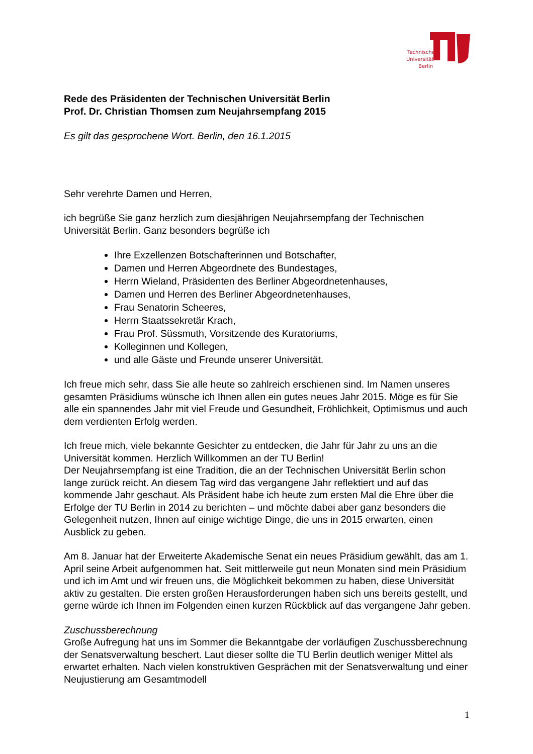Technische
Universität
Berlin
Rede des Präsidenten der Technischen Universität Berlin
Prof. Dr. Christian Thomsen zum Neujahrsempfang 2015
Es gilt das gesprochene Wort. Berlin, den 16.1.2015
Sehr verehrte Damen und Herren,
ich begrüße Sie ganz herzlich zum diesjährigen Neujahrsempfang der Technischen Universität Berlin. Ganz besonders begrüße ich
Ihre Exzellenzen Botschafterinnen und Botschafter,
Damen und Herren Abgeordnete des Bundestages,
Herrn Wieland, Präsidenten des Berliner Abgeordnetenhauses,
Damen und Herren des Berliner Abgeordnetenhauses,
Frau Senatorin Scheeres,
Herrn Staatssekretär Krach,
Frau Prof. Süssmuth, Vorsitzende des Kuratoriums,
Kolleginnen und Kollegen,
und alle Gäste und Freunde unserer Universität.
Ich freue mich sehr, dass Sie alle heute so zahlreich erschienen sind. Im Namen unseres gesamten Präsidiums wünsche ich Ihnen allen ein gutes neues Jahr 2015. Möge es für Sie alle ein spannendes Jahr mit viel Freude und Gesundheit, Fröhlichkeit, Optimismus und auch dem verdienten Erfolg werden.
Ich freue mich, viele bekannte Gesichter zu entdecken, die Jahr für Jahr zu uns an die Universität kommen. Herzlich Willkommen an der TU Berlin!
Der Neujahrsempfang ist eine Tradition, die an der Technischen Universität Berlin schon lange zurück reicht. An diesem Tag wird das vergangene Jahr reflektiert und auf das kommende Jahr geschaut. Als Präsident habe ich heute zum ersten Mal die Ehre über die Erfolge der TU Berlin in 2014 zu berichten – und möchte dabei aber ganz besonders die Gelegenheit nutzen, Ihnen auf einige wichtige Dinge, die uns in 2015 erwarten, einen Ausblick zu geben.
Am 8. Januar hat der Erweiterte Akademische Senat ein neues Präsidium gewählt, das am 1. April seine Arbeit aufgenommen hat. Seit mittlerweile gut neun Monaten sind mein Präsidium und ich im Amt und wir freuen uns, die Möglichkeit bekommen zu haben, diese Universität aktiv zu gestalten. Die ersten großen Herausforderungen haben sich uns bereits gestellt, und gerne würde ich Ihnen im Folgenden einen kurzen Rückblick auf das vergangene Jahr geben.
Zuschussberechnung
Große Aufregung hat uns im Sommer die Bekanntgabe der vorläufigen Zuschussberechnung der Senatsverwaltung beschert. Laut dieser sollte die TU Berlin deutlich weniger Mittel als erwartet erhalten. Nach vielen konstruktiven Gesprächen mit der Senatsverwaltung und einer Neujustierung am Gesamtmodell
1